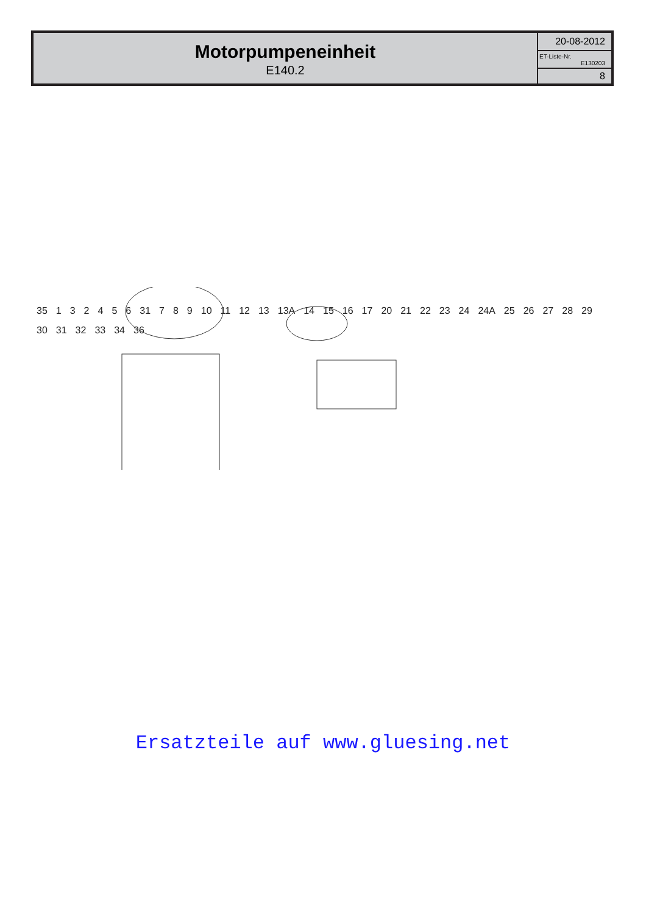| Motorpumpeneinheit E140.2 | 20-08-2012 |
| | ET-Liste-Nr. E130203 |
| | 8 |
35 132456 31 7 8 9 10 11 12 13 13A 14 15 16 17 20 21 22 23 24 24A 25 26 27 28 29 30 31 32 33 34 36
Ersatzteile auf www.gluesing.net